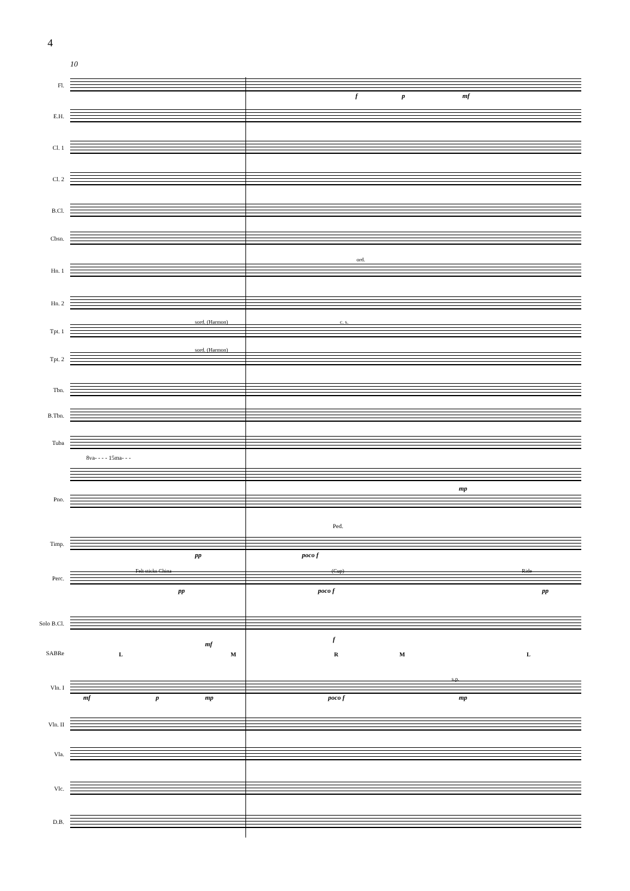4
10
Fl.
E.H.
Cl. 1
Cl. 2
B.Cl.
Cbsn.
Hn. 1
Hn. 2
Tpt. 1
Tpt. 2
Tbn.
B.Tbn.
Tuba
Pno.
Timp.
Perc.
Solo B.Cl.
SABRe L M R M L
Vln. I
Vln. II
Vla.
Vlc.
D.B.
f p mf
sord. (Harmon)
sord. (Harmon)
ord.
c. s.
8va- - - - 15ma- - -
mp
Ped.
pp poco f
Felt sticks China (Cup) Ride
pp poco f pp
mf
f
mf p mp poco f mp
s.p.